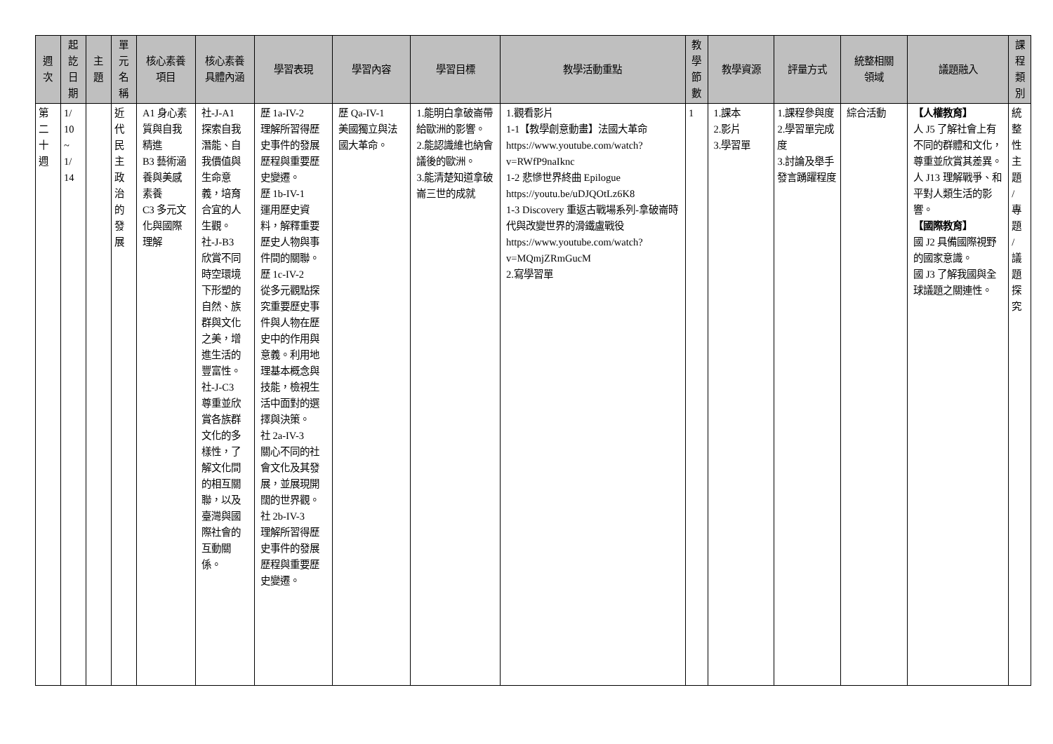| 週 次 | 起 訖 日 期 | 主 題 | 單 元 名 稱 | 核心素養 項目 | 核心素養 具體內涵 | 學習表現 | 學習內容 | 學習目標 | 教學活動重點 | 教 學 節 數 | 教學資源 | 評量方式 | 統整相關 領域 | 議題融入 | 課 程 類 別 |
| --- | --- | --- | --- | --- | --- | --- | --- | --- | --- | --- | --- | --- | --- | --- | --- |
| 第 二 十 週 | 1/ 10 ~ 1/ 14 | | 近 代 民 主 政 治 的 發 展 | A1 身心素質與自我精進 B3 藝術涵養與美感素養 C3 多元文化與國際理解 | 社-J-A1 探索自我潛能、自我價值與生命意義，培育合宜的人生觀。 社-J-B3 欣賞不同時空環境下形塑的自然、族群與文化之美，增進生活的豐富性。 社-J-C3 尊重並欣賞各族群文化的多樣性，了解文化間的相互關聯，以及臺灣與國際社會的互動關係。 | 歷 1a-IV-2 理解所習得歷史事件的發展歷程與重要歷史變遷。 歷 1b-IV-1 運用歷史資料，解釋重要歷史人物與事件間的關聯。 歷 1c-IV-2 從多元觀點探究重要歷史事件與人物在歷史中的作用與意義。利用地理基本概念與技能，檢視生活中面對的選擇與決策。 社 2a-IV-3 關心不同的社會文化及其發展，並展現開闊的世界觀。 社 2b-IV-3 理解所習得歷史事件的發展歷程與重要歷史變遷。 | 歷 Qa-IV-1 美國獨立與法國大革命。 | 1.能明白拿破崙帶給歐洲的影響。 2.能認識維也納會議後的歐洲。 3.能清楚知道拿破崙三世的成就 | 1.觀看影片 1-1【教學創意動畫】法國大革命 https://www.youtube.com/watch?v=RWfP9naIknc 1-2 悲慘世界終曲 Epilogue https://youtu.be/uDJQOtLz6K8 1-3 Discovery 重返古戰場系列-拿破崙時代與改變世界的滑鐵盧戰役 https://www.youtube.com/watch?v=MQmjZRmGucM 2.寫學習單 | 1 | 1.課本 2.影片 3.學習單 | 1.課程參與度 2.學習單完成度 3.討論及舉手發言踴躍程度 | 綜合活動 | 【人權教育】 人 J5 了解社會上有不同的群體和文化，尊重並欣賞其差異。 人 J13 理解戰爭、和平對人類生活的影響。 【國際教育】 國 J2 具備國際視野的國家意識。 國 J3 了解我國與全球議題之關連性。 | 統 整 性 主 題 / 專 題 / 議 題 探 究 |